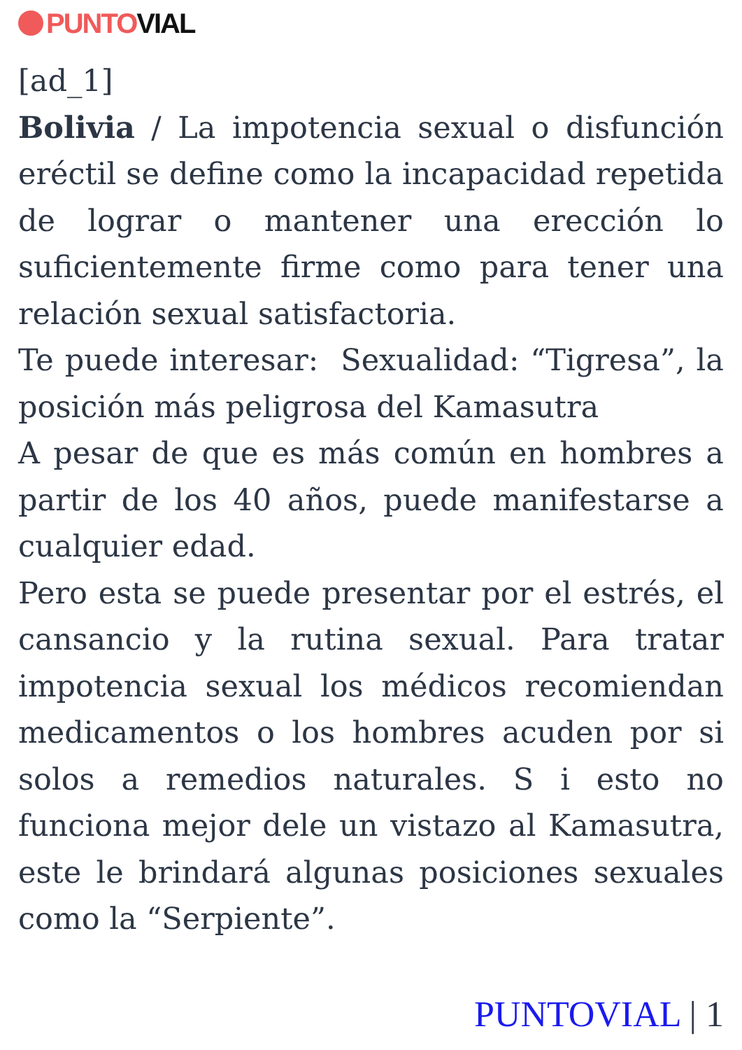PUNTO VIAL
[ad_1]
Bolivia / La impotencia sexual o disfunción eréctil se define como la incapacidad repetida de lograr o mantener una erección lo suficientemente firme como para tener una relación sexual satisfactoria.
Te puede interesar: Sexualidad: “Tigresa”, la posición más peligrosa del Kamasutra
A pesar de que es más común en hombres a partir de los 40 años, puede manifestarse a cualquier edad.
Pero esta se puede presentar por el estrés, el cansancio y la rutina sexual. Para tratar impotencia sexual los médicos recomiendan medicamentos o los hombres acuden por si solos a remedios naturales. S i esto no funciona mejor dele un vistazo al Kamasutra, este le brindará algunas posiciones sexuales como la “Serpiente”.
PUNTOVIAL | 1